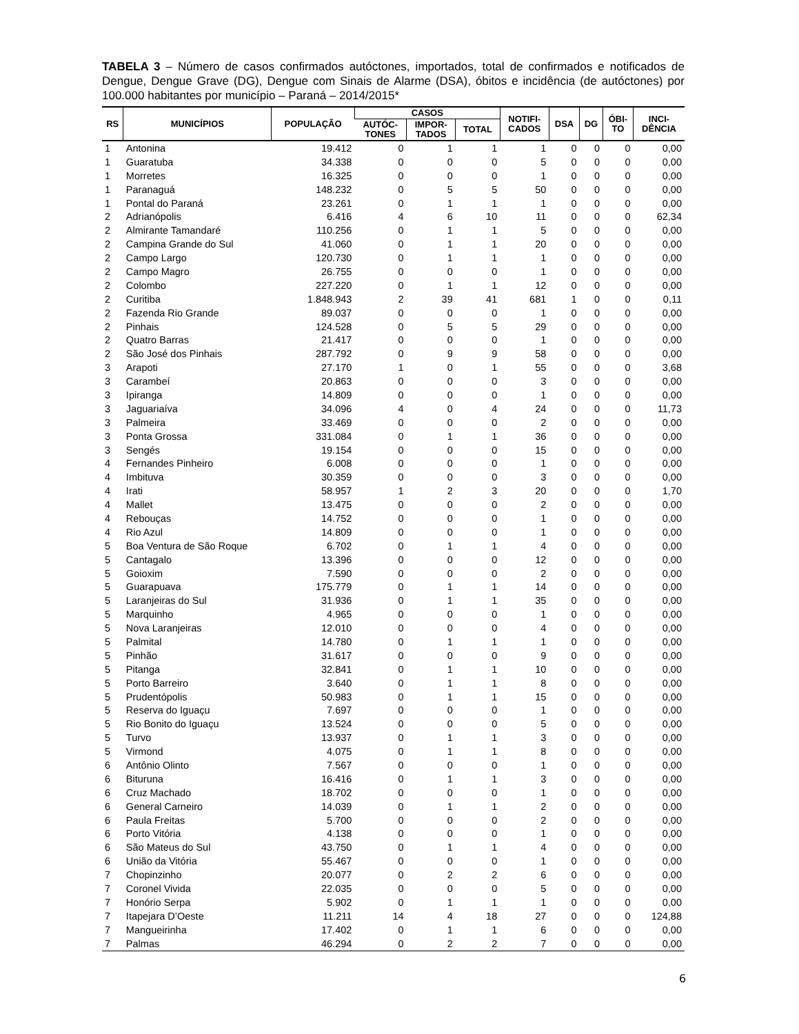TABELA 3 – Número de casos confirmados autóctones, importados, total de confirmados e notificados de Dengue, Dengue Grave (DG), Dengue com Sinais de Alarme (DSA), óbitos e incidência (de autóctones) por 100.000 habitantes por município – Paraná – 2014/2015*
| RS | MUNICÍPIOS | POPULAÇÃO | CASOS | | | NOTIFI- CADOS | DSA | DG | ÓBI- TO | INCI- DÊNCIA |
| --- | --- | --- | --- | --- | --- | --- | --- | --- | --- | --- |
| | | | AUTÓC- TONES | IMPOR- TADOS | TOTAL | | | | | |
| 1 | Antonina | 19.412 | 0 | 1 | 1 | 1 | 0 | 0 | 0 | 0,00 |
| 1 | Guaratuba | 34.338 | 0 | 0 | 0 | 5 | 0 | 0 | 0 | 0,00 |
| 1 | Morretes | 16.325 | 0 | 0 | 0 | 1 | 0 | 0 | 0 | 0,00 |
| 1 | Paranaguá | 148.232 | 0 | 5 | 5 | 50 | 0 | 0 | 0 | 0,00 |
| 1 | Pontal do Paraná | 23.261 | 0 | 1 | 1 | 1 | 0 | 0 | 0 | 0,00 |
| 2 | Adrianópolis | 6.416 | 4 | 6 | 10 | 11 | 0 | 0 | 0 | 62,34 |
| 2 | Almirante Tamandaré | 110.256 | 0 | 1 | 1 | 5 | 0 | 0 | 0 | 0,00 |
| 2 | Campina Grande do Sul | 41.060 | 0 | 1 | 1 | 20 | 0 | 0 | 0 | 0,00 |
| 2 | Campo Largo | 120.730 | 0 | 1 | 1 | 1 | 0 | 0 | 0 | 0,00 |
| 2 | Campo Magro | 26.755 | 0 | 0 | 0 | 1 | 0 | 0 | 0 | 0,00 |
| 2 | Colombo | 227.220 | 0 | 1 | 1 | 12 | 0 | 0 | 0 | 0,00 |
| 2 | Curitiba | 1.848.943 | 2 | 39 | 41 | 681 | 1 | 0 | 0 | 0,11 |
| 2 | Fazenda Rio Grande | 89.037 | 0 | 0 | 0 | 1 | 0 | 0 | 0 | 0,00 |
| 2 | Pinhais | 124.528 | 0 | 5 | 5 | 29 | 0 | 0 | 0 | 0,00 |
| 2 | Quatro Barras | 21.417 | 0 | 0 | 0 | 1 | 0 | 0 | 0 | 0,00 |
| 2 | São José dos Pinhais | 287.792 | 0 | 9 | 9 | 58 | 0 | 0 | 0 | 0,00 |
| 3 | Arapoti | 27.170 | 1 | 0 | 1 | 55 | 0 | 0 | 0 | 3,68 |
| 3 | Carambeí | 20.863 | 0 | 0 | 0 | 3 | 0 | 0 | 0 | 0,00 |
| 3 | Ipiranga | 14.809 | 0 | 0 | 0 | 1 | 0 | 0 | 0 | 0,00 |
| 3 | Jaguariaíva | 34.096 | 4 | 0 | 4 | 24 | 0 | 0 | 0 | 11,73 |
| 3 | Palmeira | 33.469 | 0 | 0 | 0 | 2 | 0 | 0 | 0 | 0,00 |
| 3 | Ponta Grossa | 331.084 | 0 | 1 | 1 | 36 | 0 | 0 | 0 | 0,00 |
| 3 | Sengés | 19.154 | 0 | 0 | 0 | 15 | 0 | 0 | 0 | 0,00 |
| 4 | Fernandes Pinheiro | 6.008 | 0 | 0 | 0 | 1 | 0 | 0 | 0 | 0,00 |
| 4 | Imbituva | 30.359 | 0 | 0 | 0 | 3 | 0 | 0 | 0 | 0,00 |
| 4 | Irati | 58.957 | 1 | 2 | 3 | 20 | 0 | 0 | 0 | 1,70 |
| 4 | Mallet | 13.475 | 0 | 0 | 0 | 2 | 0 | 0 | 0 | 0,00 |
| 4 | Rebouças | 14.752 | 0 | 0 | 0 | 1 | 0 | 0 | 0 | 0,00 |
| 4 | Rio Azul | 14.809 | 0 | 0 | 0 | 1 | 0 | 0 | 0 | 0,00 |
| 5 | Boa Ventura de São Roque | 6.702 | 0 | 1 | 1 | 4 | 0 | 0 | 0 | 0,00 |
| 5 | Cantagalo | 13.396 | 0 | 0 | 0 | 12 | 0 | 0 | 0 | 0,00 |
| 5 | Goioxim | 7.590 | 0 | 0 | 0 | 2 | 0 | 0 | 0 | 0,00 |
| 5 | Guarapuava | 175.779 | 0 | 1 | 1 | 14 | 0 | 0 | 0 | 0,00 |
| 5 | Laranjeiras do Sul | 31.936 | 0 | 1 | 1 | 35 | 0 | 0 | 0 | 0,00 |
| 5 | Marquinho | 4.965 | 0 | 0 | 0 | 1 | 0 | 0 | 0 | 0,00 |
| 5 | Nova Laranjeiras | 12.010 | 0 | 0 | 0 | 4 | 0 | 0 | 0 | 0,00 |
| 5 | Palmital | 14.780 | 0 | 1 | 1 | 1 | 0 | 0 | 0 | 0,00 |
| 5 | Pinhão | 31.617 | 0 | 0 | 0 | 9 | 0 | 0 | 0 | 0,00 |
| 5 | Pitanga | 32.841 | 0 | 1 | 1 | 10 | 0 | 0 | 0 | 0,00 |
| 5 | Porto Barreiro | 3.640 | 0 | 1 | 1 | 8 | 0 | 0 | 0 | 0,00 |
| 5 | Prudentópolis | 50.983 | 0 | 1 | 1 | 15 | 0 | 0 | 0 | 0,00 |
| 5 | Reserva do Iguaçu | 7.697 | 0 | 0 | 0 | 1 | 0 | 0 | 0 | 0,00 |
| 5 | Rio Bonito do Iguaçu | 13.524 | 0 | 0 | 0 | 5 | 0 | 0 | 0 | 0,00 |
| 5 | Turvo | 13.937 | 0 | 1 | 1 | 3 | 0 | 0 | 0 | 0,00 |
| 5 | Virmond | 4.075 | 0 | 1 | 1 | 8 | 0 | 0 | 0 | 0,00 |
| 6 | Antônio Olinto | 7.567 | 0 | 0 | 0 | 1 | 0 | 0 | 0 | 0,00 |
| 6 | Bituruna | 16.416 | 0 | 1 | 1 | 3 | 0 | 0 | 0 | 0,00 |
| 6 | Cruz Machado | 18.702 | 0 | 0 | 0 | 1 | 0 | 0 | 0 | 0,00 |
| 6 | General Carneiro | 14.039 | 0 | 1 | 1 | 2 | 0 | 0 | 0 | 0,00 |
| 6 | Paula Freitas | 5.700 | 0 | 0 | 0 | 2 | 0 | 0 | 0 | 0,00 |
| 6 | Porto Vitória | 4.138 | 0 | 0 | 0 | 1 | 0 | 0 | 0 | 0,00 |
| 6 | São Mateus do Sul | 43.750 | 0 | 1 | 1 | 4 | 0 | 0 | 0 | 0,00 |
| 6 | União da Vitória | 55.467 | 0 | 0 | 0 | 1 | 0 | 0 | 0 | 0,00 |
| 7 | Chopinzinho | 20.077 | 0 | 2 | 2 | 6 | 0 | 0 | 0 | 0,00 |
| 7 | Coronel Vivida | 22.035 | 0 | 0 | 0 | 5 | 0 | 0 | 0 | 0,00 |
| 7 | Honório Serpa | 5.902 | 0 | 1 | 1 | 1 | 0 | 0 | 0 | 0,00 |
| 7 | Itapejara D’Oeste | 11.211 | 14 | 4 | 18 | 27 | 0 | 0 | 0 | 124,88 |
| 7 | Mangueirinha | 17.402 | 0 | 1 | 1 | 6 | 0 | 0 | 0 | 0,00 |
| 7 | Palmas | 46.294 | 0 | 2 | 2 | 7 | 0 | 0 | 0 | 0,00 |
6